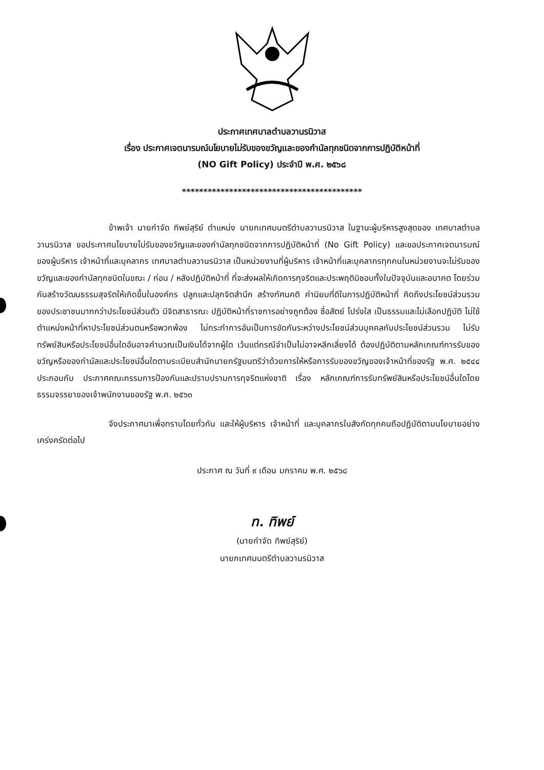ประกาศเทศบาลตำบลวานรนิวาส
เรื่อง ประกาศเจตนารมณ์นโยบายไม่รับของขวัญและของกำนัลทุกชนิดจากการปฏิบัติหน้าที่
(NO Gift Policy) ประจำปี พ.ศ. ๒๕๖๘
******************************************
ข้าพเจ้า นายกำจัด ทิพย์สุริย์ ตำแหน่ง นายกเทศมนตรีตำบลวานรนิวาส ในฐานะผู้บริหารสูงสุดของ เทศบาลตำบลวานรนิวาส ขอประกาศนโยบายไม่รับของขวัญและของกำนัลทุกชนิดจากการปฏิบัติหน้าที่ (No Gift Policy) และขอประกาศเจตนารมณ์ของผู้บริหาร เจ้าหน้าที่และบุคลากร เทศบาลตำบลวานรนิวาส เป็นหน่วยงานที่ผู้บริหาร เจ้าหน้าที่และบุคลากรทุกคนในหน่วยงานจะไม่รับของขวัญและของกำนัลทุกชนิดในขณะ / ก่อน / หลังปฏิบัติหน้าที่ ที่จะส่งผลให้เกิดการทุจริตและประพฤติมิชอบทั้งในปัจจุบันและอนาคต โดยร่วมกันสร้างวัฒนธรรมสุจริตให้เกิดขึ้นในองค์กร ปลูกและปลุกจิตสำนึก สร้างทัศนคติ ค่านิยมที่ดีในการปฏิบัติหน้าที่ คิดถึงประโยชน์ส่วนรวมของประชาชนมากกว่าประโยชน์ส่วนตัว มีจิตสาธารณะ ปฏิบัติหน้าที่ราชการอย่างถูกต้อง ซื่อสัตย์ โปร่งใส เป็นธรรมและไม่เลือกปฏิบัติ ไม่ใช้ตำแหน่งหน้าที่หาประโยชน์ส่วนตนหรือพวกพ้อง ไม่กระทำการอันเป็นการขัดกันระหว่างประโยชน์ส่วนบุคคลกับประโยชน์ส่วนรวม ไม่รับทรัพย์สินหรือประโยชน์อื่นใดอันอาจคำนวณเป็นเงินได้จากผู้ใด เว้นแต่กรณีจำเป็นไม่อาจหลีกเลี่ยงได้ ต้องปฏิบัติตามหลักเกณฑ์การรับของขวัญหรือของกำนัลและประโยชน์อื่นใดตามระเบียบสำนักนายกรัฐมนตรีว่าด้วยการให้หรือการรับของขวัญของเจ้าหน้าที่ของรัฐ พ.ศ. ๒๕๔๔ ประกอบกับ ประกาศคณะกรรมการป้องกันและปราบปรามการทุจริตแห่งชาติ เรื่อง หลักเกณฑ์การรับทรัพย์สินหรือประโยชน์อื่นใดโดยธรรมจรรยาของเจ้าพนักงานของรัฐ พ.ศ. ๒๕๖๓
จึงประกาศมาเพื่อทราบโดยทั่วกัน และให้ผู้บริหาร เจ้าหน้าที่ และบุคลากรในสังกัดทุกคนถือปฏิบัติตามนโยบายอย่างเคร่งครัดต่อไป
ประกาศ ณ วันที่ ๙ เดือน มกราคม พ.ศ. ๒๕๖๘
ท. ทิพย์
(นายกำจัด ทิพย์สุริย์)
นายกเทศมนตรีตำบลวานรนิวาส